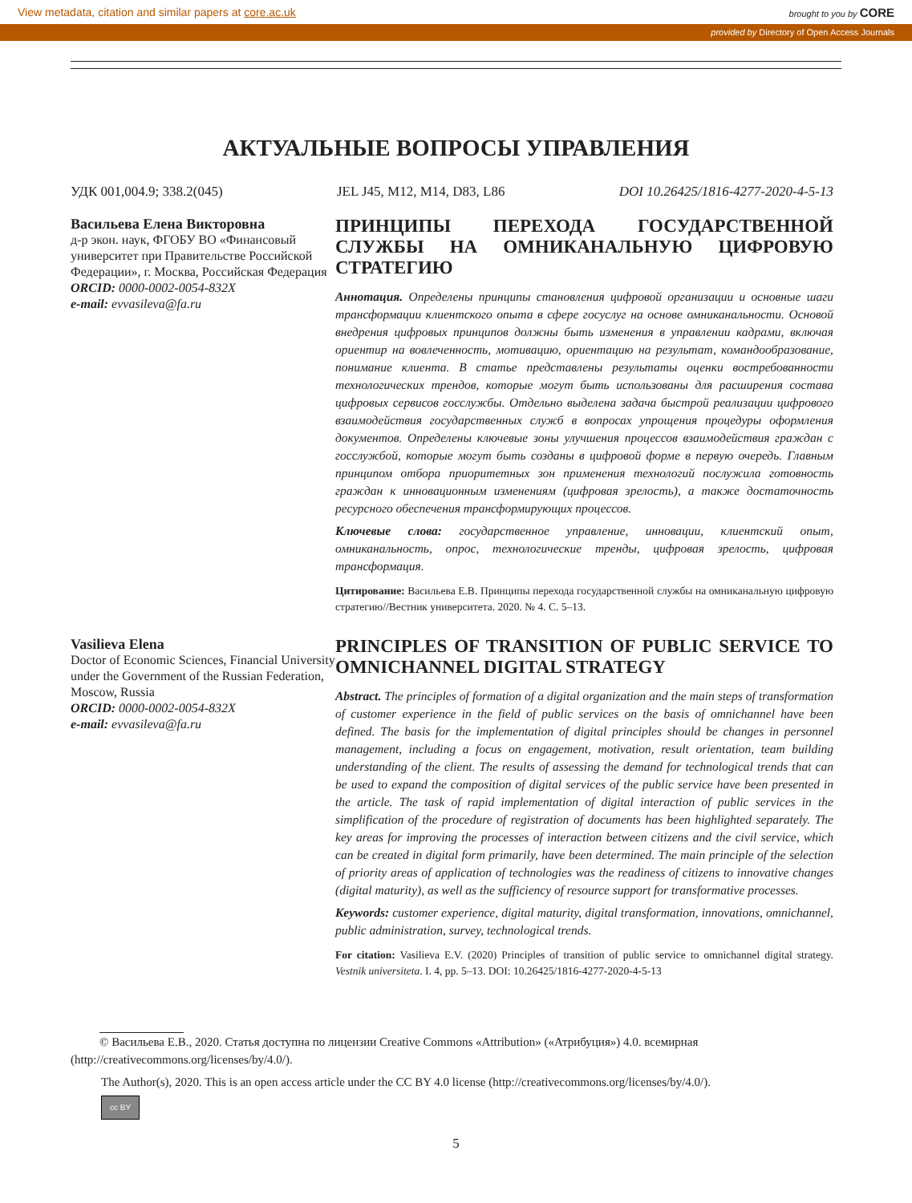View metadata, citation and similar papers at core.ac.uk brought to you by CORE
provided by Directory of Open Access Journals
АКТУАЛЬНЫЕ ВОПРОСЫ УПРАВЛЕНИЯ
УДК 001,004.9; 338.2(045) JEL J45, M12, M14, D83, L86 DOI 10.26425/1816-4277-2020-4-5-13
Васильева Елена Викторовна
д-р экон. наук, ФГОБУ ВО «Финансовый университет при Правительстве Российской Федерации», г. Москва, Российская Федерация
ORCID: 0000-0002-0054-832X
e-mail: evvasileva@fa.ru
ПРИНЦИПЫ ПЕРЕХОДА ГОСУДАРСТВЕННОЙ СЛУЖБЫ НА ОМНИКАНАЛЬНУЮ ЦИФРОВУЮ СТРАТЕГИЮ
Аннотация. Определены принципы становления цифровой организации и основные шаги трансформации клиентского опыта в сфере госуслуг на основе омниканальности. Основой внедрения цифровых принципов должны быть изменения в управлении кадрами, включая ориентир на вовлеченность, мотивацию, ориентацию на результат, командообразование, понимание клиента. В статье представлены результаты оценки востребованности технологических трендов, которые могут быть использованы для расширения состава цифровых сервисов госслужбы. Отдельно выделена задача быстрой реализации цифрового взаимодействия государственных служб в вопросах упрощения процедуры оформления документов. Определены ключевые зоны улучшения процессов взаимодействия граждан с госслужбой, которые могут быть созданы в цифровой форме в первую очередь. Главным принципом отбора приоритетных зон применения технологий послужила готовность граждан к инновационным изменениям (цифровая зрелость), а также достаточность ресурсного обеспечения трансформирующих процессов.
Ключевые слова: государственное управление, инновации, клиентский опыт, омниканальность, опрос, технологические тренды, цифровая зрелость, цифровая трансформация.
Цитирование: Васильева Е.В. Принципы перехода государственной службы на омниканальную цифровую стратегию//Вестник университета. 2020. № 4. С. 5–13.
Vasilieva Elena
Doctor of Economic Sciences, Financial University under the Government of the Russian Federation, Moscow, Russia
ORCID: 0000-0002-0054-832X
e-mail: evvasileva@fa.ru
PRINCIPLES OF TRANSITION OF PUBLIC SERVICE TO OMNICHANNEL DIGITAL STRATEGY
Abstract. The principles of formation of a digital organization and the main steps of transformation of customer experience in the field of public services on the basis of omnichannel have been defined. The basis for the implementation of digital principles should be changes in personnel management, including a focus on engagement, motivation, result orientation, team building understanding of the client. The results of assessing the demand for technological trends that can be used to expand the composition of digital services of the public service have been presented in the article. The task of rapid implementation of digital interaction of public services in the simplification of the procedure of registration of documents has been highlighted separately. The key areas for improving the processes of interaction between citizens and the civil service, which can be created in digital form primarily, have been determined. The main principle of the selection of priority areas of application of technologies was the readiness of citizens to innovative changes (digital maturity), as well as the sufficiency of resource support for transformative processes.
Keywords: customer experience, digital maturity, digital transformation, innovations, omnichannel, public administration, survey, technological trends.
For citation: Vasilieva E.V. (2020) Principles of transition of public service to omnichannel digital strategy. Vestnik universiteta. I. 4, pp. 5–13. DOI: 10.26425/1816-4277-2020-4-5-13
© Васильева Е.В., 2020. Статья доступна по лицензии Creative Commons «Attribution» («Атрибуция») 4.0. всемирная (http://creativecommons.org/licenses/by/4.0/).
The Author(s), 2020. This is an open access article under the CC BY 4.0 license (http://creativecommons.org/licenses/by/4.0/).
cc BY
5